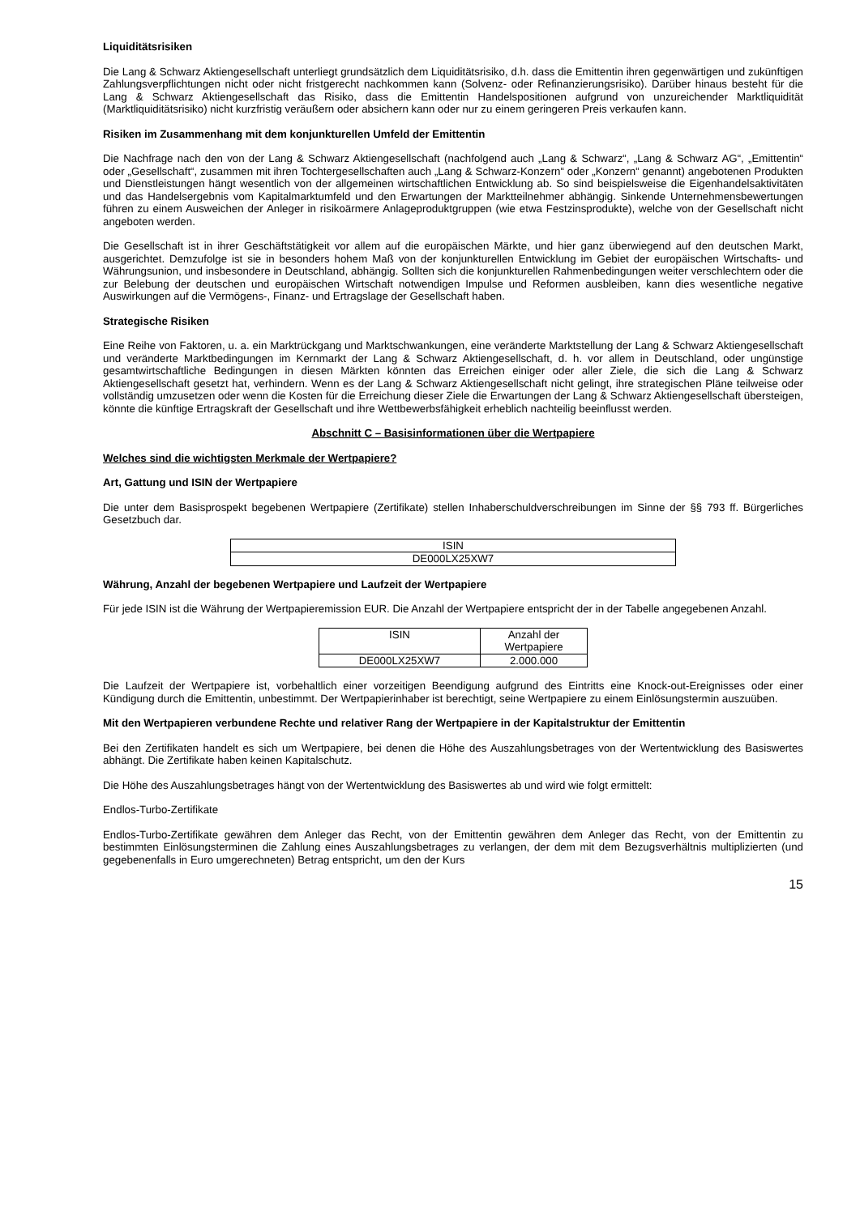Liquiditätsrisiken
Die Lang & Schwarz Aktiengesellschaft unterliegt grundsätzlich dem Liquiditätsrisiko, d.h. dass die Emittentin ihren gegenwärtigen und zukünftigen Zahlungsverpflichtungen nicht oder nicht fristgerecht nachkommen kann (Solvenz- oder Refinanzierungsrisiko). Darüber hinaus besteht für die Lang & Schwarz Aktiengesellschaft das Risiko, dass die Emittentin Handelspositionen aufgrund von unzureichender Marktliquidität (Marktliquiditätsrisiko) nicht kurzfristig veräußern oder absichern kann oder nur zu einem geringeren Preis verkaufen kann.
Risiken im Zusammenhang mit dem konjunkturellen Umfeld der Emittentin
Die Nachfrage nach den von der Lang & Schwarz Aktiengesellschaft (nachfolgend auch „Lang & Schwarz“, „Lang & Schwarz AG“, „Emittentin“ oder „Gesellschaft“, zusammen mit ihren Tochtergesellschaften auch „Lang & Schwarz-Konzern“ oder „Konzern“ genannt) angebotenen Produkten und Dienstleistungen hängt wesentlich von der allgemeinen wirtschaftlichen Entwicklung ab. So sind beispielsweise die Eigenhandelsaktivitäten und das Handelsergebnis vom Kapitalmarktumfeld und den Erwartungen der Marktteilnehmer abhängig. Sinkende Unternehmensbewertungen führen zu einem Ausweichen der Anleger in risikoärmere Anlageproduktgruppen (wie etwa Festzinsprodukte), welche von der Gesellschaft nicht angeboten werden.
Die Gesellschaft ist in ihrer Geschäftstätigkeit vor allem auf die europäischen Märkte, und hier ganz überwiegend auf den deutschen Markt, ausgerichtet. Demzufolge ist sie in besonders hohem Maß von der konjunkturellen Entwicklung im Gebiet der europäischen Wirtschafts- und Währungsunion, und insbesondere in Deutschland, abhängig. Sollten sich die konjunkturellen Rahmenbedingungen weiter verschlechtern oder die zur Belebung der deutschen und europäischen Wirtschaft notwendigen Impulse und Reformen ausbleiben, kann dies wesentliche negative Auswirkungen auf die Vermögens-, Finanz- und Ertragslage der Gesellschaft haben.
Strategische Risiken
Eine Reihe von Faktoren, u. a. ein Marktrückgang und Marktschwankungen, eine veränderte Marktstellung der Lang & Schwarz Aktiengesellschaft und veränderte Marktbedingungen im Kernmarkt der Lang & Schwarz Aktiengesellschaft, d. h. vor allem in Deutschland, oder ungünstige gesamtwirtschaftliche Bedingungen in diesen Märkten könnten das Erreichen einiger oder aller Ziele, die sich die Lang & Schwarz Aktiengesellschaft gesetzt hat, verhindern. Wenn es der Lang & Schwarz Aktiengesellschaft nicht gelingt, ihre strategischen Pläne teilweise oder vollständig umzusetzen oder wenn die Kosten für die Erreichung dieser Ziele die Erwartungen der Lang & Schwarz Aktiengesellschaft übersteigen, könnte die künftige Ertragskraft der Gesellschaft und ihre Wettbewerbsfähigkeit erheblich nachteilig beeinflusst werden.
Abschnitt C – Basisinformationen über die Wertpapiere
Welches sind die wichtigsten Merkmale der Wertpapiere?
Art, Gattung und ISIN der Wertpapiere
Die unter dem Basisprospekt begebenen Wertpapiere (Zertifikate) stellen Inhaberschuldverschreibungen im Sinne der §§ 793 ff. Bürgerliches Gesetzbuch dar.
| ISIN |
| DE000LX25XW7 |
Währung, Anzahl der begebenen Wertpapiere und Laufzeit der Wertpapiere
Für jede ISIN ist die Währung der Wertpapieremission EUR. Die Anzahl der Wertpapiere entspricht der in der Tabelle angegebenen Anzahl.
| ISIN | Anzahl der Wertpapiere |
| DE000LX25XW7 | 2.000.000 |
Die Laufzeit der Wertpapiere ist, vorbehaltlich einer vorzeitigen Beendigung aufgrund des Eintritts eine Knock-out-Ereignisses oder einer Kündigung durch die Emittentin, unbestimmt. Der Wertpapierinhaber ist berechtigt, seine Wertpapiere zu einem Einlösungstermin auszuüben.
Mit den Wertpapieren verbundene Rechte und relativer Rang der Wertpapiere in der Kapitalstruktur der Emittentin
Bei den Zertifikaten handelt es sich um Wertpapiere, bei denen die Höhe des Auszahlungsbetrages von der Wertentwicklung des Basiswertes abhängt. Die Zertifikate haben keinen Kapitalschutz.
Die Höhe des Auszahlungsbetrages hängt von der Wertentwicklung des Basiswertes ab und wird wie folgt ermittelt:
Endlos-Turbo-Zertifikate
Endlos-Turbo-Zertifikate gewähren dem Anleger das Recht, von der Emittentin gewähren dem Anleger das Recht, von der Emittentin zu bestimmten Einlösungsterminen die Zahlung eines Auszahlungsbetrages zu verlangen, der dem mit dem Bezugsverhältnis multiplizierten (und gegebenenfalls in Euro umgerechneten) Betrag entspricht, um den der Kurs
15